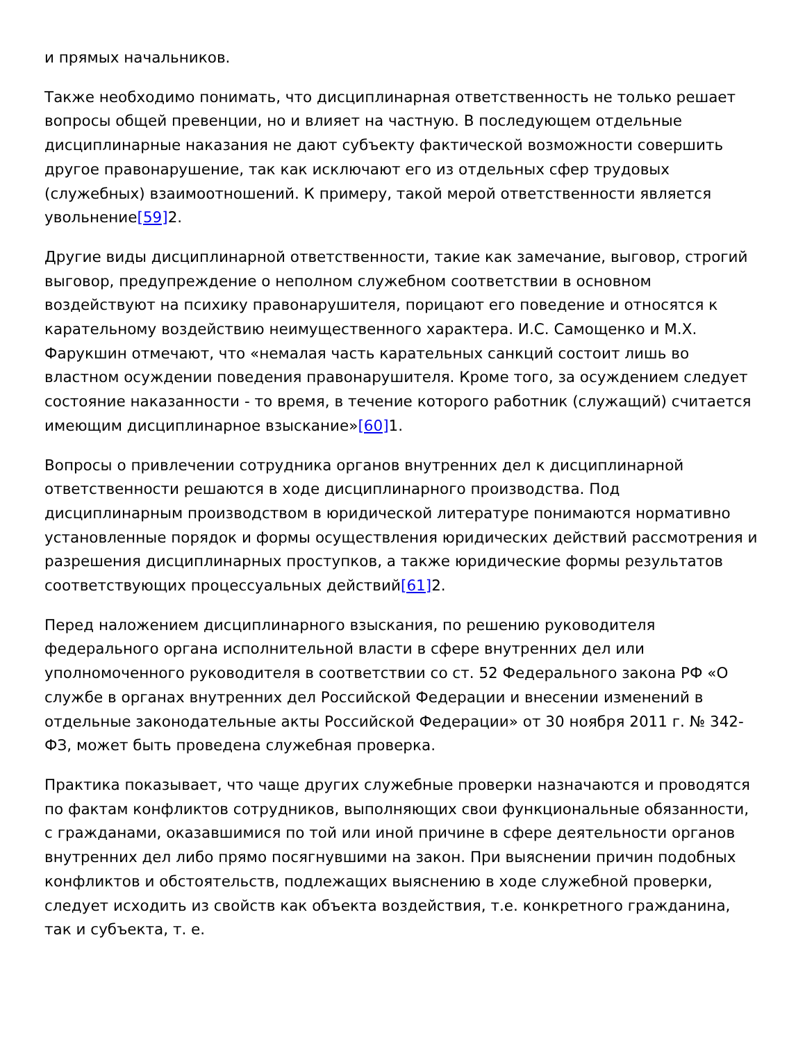и прямых начальников.
Также необходимо понимать, что дисциплинарная ответственность не только решает вопросы общей превенции, но и влияет на частную. В последующем отдельные дисциплинарные наказания не дают субъекту фактической возможности совершить другое правонарушение, так как исключают его из отдельных сфер трудовых (служебных) взаимоотношений. К примеру, такой мерой ответственности является увольнение[59] 2.
Другие виды дисциплинарной ответственности, такие как замечание, выговор, строгий выговор, предупреждение о неполном служебном соответствии в основном воздействуют на психику правонарушителя, порицают его поведение и относятся к карательному воздействию неимущественного характера. И.С. Самощенко и М.Х. Фарукшин отмечают, что «немалая часть карательных санкций состоит лишь во властном осуждении поведения правонарушителя. Кроме того, за осуждением следует состояние наказанности - то время, в течение которого работник (служащий) считается имеющим дисциплинарное взыскание»[60] 1.
Вопросы о привлечении сотрудника органов внутренних дел к дисциплинарной ответственности решаются в ходе дисциплинарного производства. Под дисциплинарным производством в юридической литературе понимаются нормативно установленные порядок и формы осуществления юридических действий рассмотрения и разрешения дисциплинарных проступков, а также юридические формы результатов соответствующих процессуальных действий[61] 2.
Перед наложением дисциплинарного взыскания, по решению руководителя федерального органа исполнительной власти в сфере внутренних дел или уполномоченного руководителя в соответствии со ст. 52 Федерального закона РФ «О службе в органах внутренних дел Российской Федерации и внесении изменений в отдельные законодательные акты Российской Федерации» от 30 ноября 2011 г. № 342-ФЗ, может быть проведена служебная проверка.
Практика показывает, что чаще других служебные проверки назначаются и проводятся по фактам конфликтов сотрудников, выполняющих свои функциональные обязанности, с гражданами, оказавшимися по той или иной причине в сфере деятельности органов внутренних дел либо прямо посягнувшими на закон. При выяснении причин подобных конфликтов и обстоятельств, подлежащих выяснению в ходе служебной проверки, следует исходить из свойств как объекта воздействия, т.е. конкретного гражданина, так и субъекта, т. е.